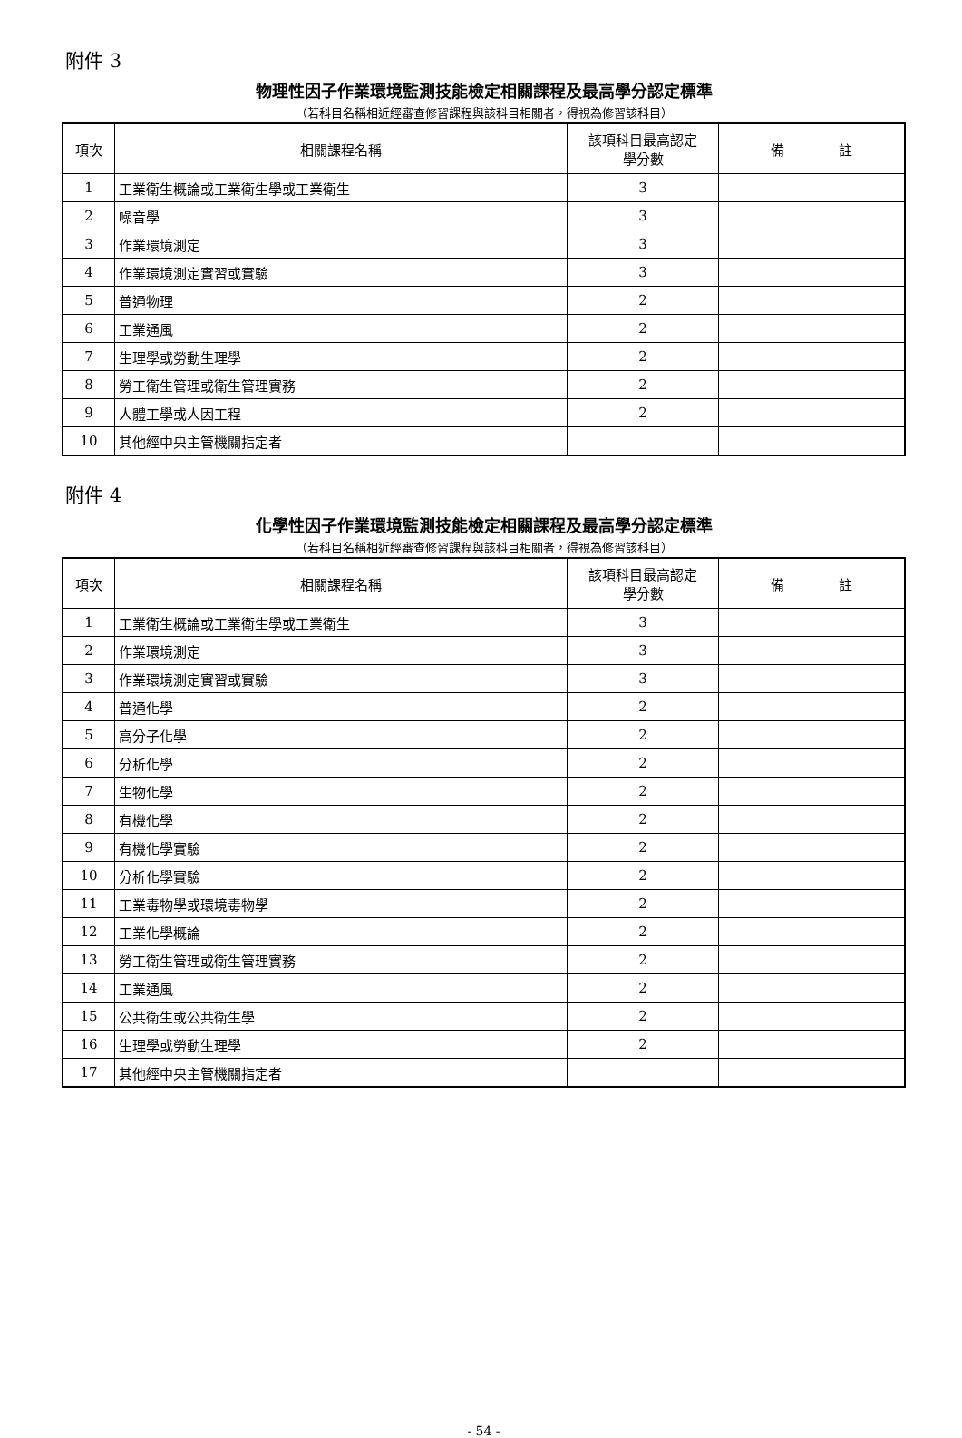附件 3
物理性因子作業環境監測技能檢定相關課程及最高學分認定標準
（若科目名稱相近經審查修習課程與該科目相關者，得視為修習該科目）
| 項次 | 相關課程名稱 | 該項科目最高認定 學分數 | 備 註 |
| --- | --- | --- | --- |
| 1 | 工業衛生概論或工業衛生學或工業衛生 | 3 | |
| 2 | 噪音學 | 3 | |
| 3 | 作業環境測定 | 3 | |
| 4 | 作業環境測定實習或實驗 | 3 | |
| 5 | 普通物理 | 2 | |
| 6 | 工業通風 | 2 | |
| 7 | 生理學或勞動生理學 | 2 | |
| 8 | 勞工衛生管理或衛生管理實務 | 2 | |
| 9 | 人體工學或人因工程 | 2 | |
| 10 | 其他經中央主管機關指定者 | | |
附件 4
化學性因子作業環境監測技能檢定相關課程及最高學分認定標準
（若科目名稱相近經審查修習課程與該科目相關者，得視為修習該科目）
| 項次 | 相關課程名稱 | 該項科目最高認定 學分數 | 備 註 |
| --- | --- | --- | --- |
| 1 | 工業衛生概論或工業衛生學或工業衛生 | 3 | |
| 2 | 作業環境測定 | 3 | |
| 3 | 作業環境測定實習或實驗 | 3 | |
| 4 | 普通化學 | 2 | |
| 5 | 高分子化學 | 2 | |
| 6 | 分析化學 | 2 | |
| 7 | 生物化學 | 2 | |
| 8 | 有機化學 | 2 | |
| 9 | 有機化學實驗 | 2 | |
| 10 | 分析化學實驗 | 2 | |
| 11 | 工業毒物學或環境毒物學 | 2 | |
| 12 | 工業化學概論 | 2 | |
| 13 | 勞工衛生管理或衛生管理實務 | 2 | |
| 14 | 工業通風 | 2 | |
| 15 | 公共衛生或公共衛生學 | 2 | |
| 16 | 生理學或勞動生理學 | 2 | |
| 17 | 其他經中央主管機關指定者 | | |
- 54 -